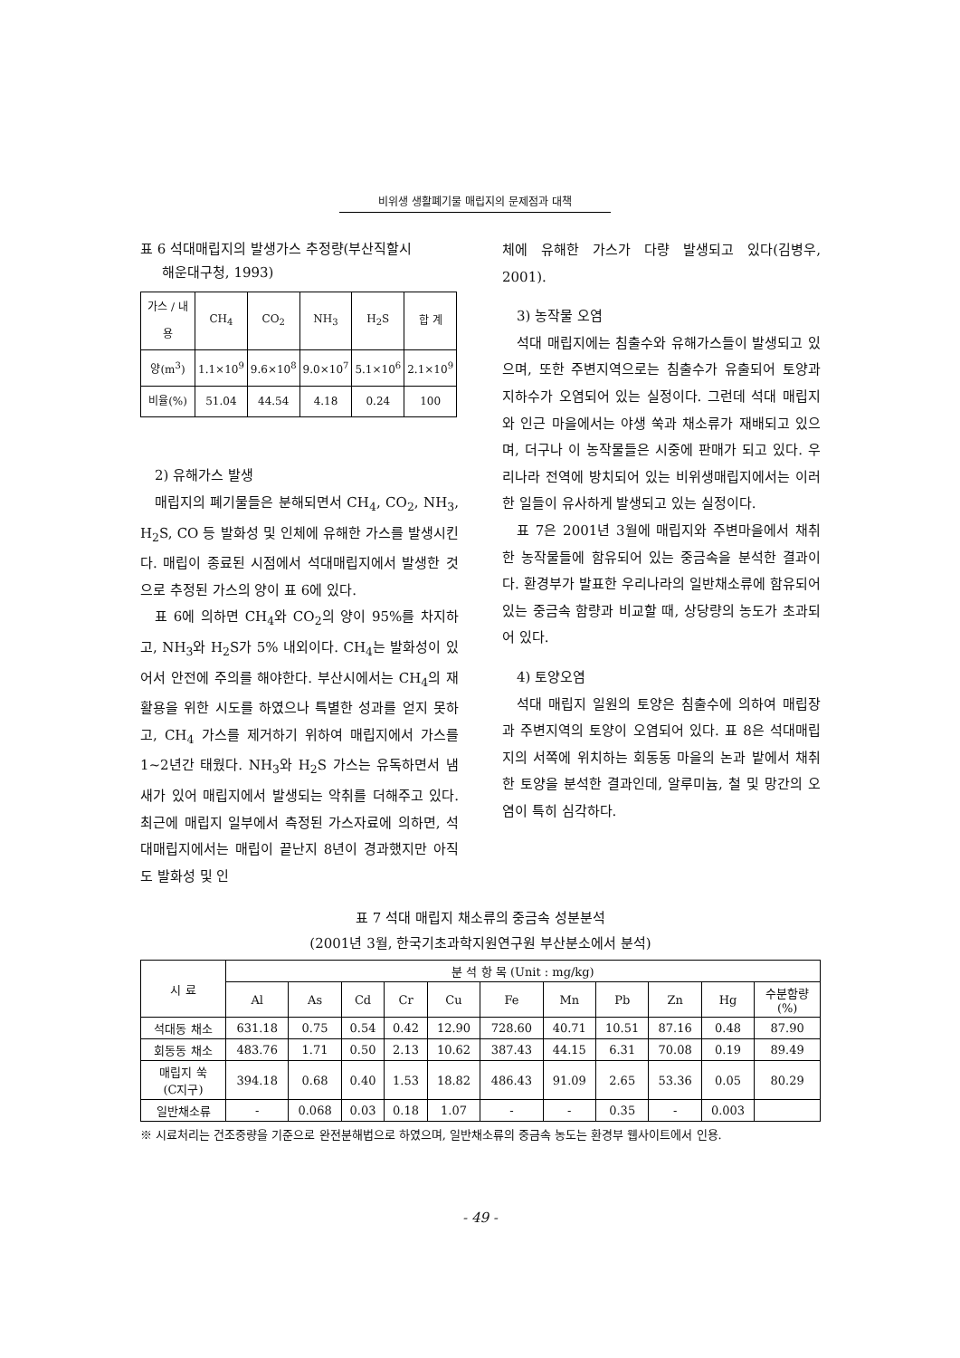비위생 생활폐기물 매립지의 문제점과 대책
표 6 석대매립지의 발생가스 추정량(부산직할시
해운대구청, 1993)
| 가스 / 내용 | CH<sub>4</sub> | CO<sub>2</sub> | NH<sub>3</sub> | H<sub>2</sub>S | 합 계 |
| --- | --- | --- | --- | --- | --- |
| 양(m<sup>3</sup>) | 1.1×10<sup>9</sup> | 9.6×10<sup>8</sup> | 9.0×10<sup>7</sup> | 5.1×10<sup>6</sup> | 2.1×10<sup>9</sup> |
| 비율(%) | 51.04 | 44.54 | 4.18 | 0.24 | 100 |
2) 유해가스 발생
매립지의 폐기물들은 분해되면서 CH<sub>4</sub>, CO<sub>2</sub>, NH<sub>3</sub>, H<sub>2</sub>S, CO 등 발화성 및 인체에 유해한 가스를 발생시킨다. 매립이 종료된 시점에서 석대매립지에서 발생한 것으로 추정된 가스의 양이 표 6에 있다.
표 6에 의하면 CH<sub>4</sub>와 CO<sub>2</sub>의 양이 95%를 차지하고, NH<sub>3</sub>와 H<sub>2</sub>S가 5% 내외이다. CH<sub>4</sub>는 발화성이 있어서 안전에 주의를 해야한다. 부산시에서는 CH<sub>4</sub>의 재활용을 위한 시도를 하였으나 특별한 성과를 얻지 못하고, CH<sub>4</sub> 가스를 제거하기 위하여 매립지에서 가스를 1~2년간 태웠다. NH<sub>3</sub>와 H<sub>2</sub>S 가스는 유독하면서 냄새가 있어 매립지에서 발생되는 악취를 더해주고 있다. 최근에 매립지 일부에서 측정된 가스자료에 의하면, 석대매립지에서는 매립이 끝난지 8년이 경과했지만 아직도 발화성 및 인
체에 유해한 가스가 다량 발생되고 있다(김병우, 2001).
3) 농작물 오염
석대 매립지에는 침출수와 유해가스들이 발생되고 있으며, 또한 주변지역으로는 침출수가 유출되어 토양과 지하수가 오염되어 있는 실정이다. 그런데 석대 매립지와 인근 마을에서는 야생 쑥과 채소류가 재배되고 있으며, 더구나 이 농작물들은 시중에 판매가 되고 있다. 우리나라 전역에 방치되어 있는 비위생매립지에서는 이러한 일들이 유사하게 발생되고 있는 실정이다.
표 7은 2001년 3월에 매립지와 주변마을에서 채취한 농작물들에 함유되어 있는 중금속을 분석한 결과이다. 환경부가 발표한 우리나라의 일반채소류에 함유되어 있는 중금속 함량과 비교할 때, 상당량의 농도가 초과되어 있다.
4) 토양오염
석대 매립지 일원의 토양은 침출수에 의하여 매립장과 주변지역의 토양이 오염되어 있다. 표 8은 석대매립지의 서쪽에 위치하는 회동동 마을의 논과 밭에서 채취한 토양을 분석한 결과인데, 알루미늄, 철 및 망간의 오염이 특히 심각하다.
표 7 석대 매립지 채소류의 중금속 성분분석
(2001년 3월, 한국기초과학지원연구원 부산분소에서 분석)
| 시 료 | 분 석 항 목 (Unit : mg/kg) | | | | | | | | | | |
| --- | --- | --- | --- | --- | --- | --- | --- | --- | --- | --- | --- |
| | Al | As | Cd | Cr | Cu | Fe | Mn | Pb | Zn | Hg | 수분함량 (%) |
| 석대동 채소 | 631.18 | 0.75 | 0.54 | 0.42 | 12.90 | 728.60 | 40.71 | 10.51 | 87.16 | 0.48 | 87.90 |
| 회동동 채소 | 483.76 | 1.71 | 0.50 | 2.13 | 10.62 | 387.43 | 44.15 | 6.31 | 70.08 | 0.19 | 89.49 |
| 매립지 쑥 (C지구) | 394.18 | 0.68 | 0.40 | 1.53 | 18.82 | 486.43 | 91.09 | 2.65 | 53.36 | 0.05 | 80.29 |
| 일반채소류 | - | 0.068 | 0.03 | 0.18 | 1.07 | - | - | 0.35 | - | 0.003 | |
※ 시료처리는 건조중량을 기준으로 완전분해법으로 하였으며, 일반채소류의 중금속 농도는 환경부 웹사이트에서 인용.
- 49 -